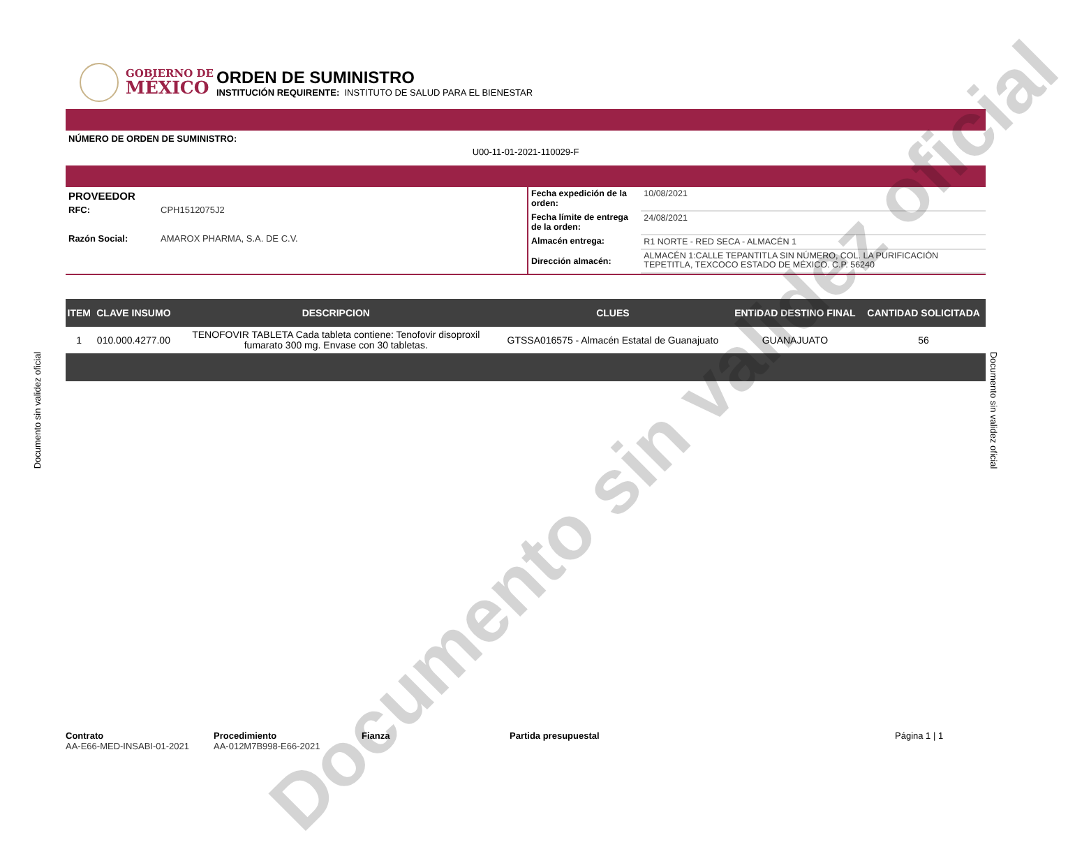GOBIERNO DE
MÉXICO
ORDEN DE SUMINISTRO
INSTITUCIÓN REQUIRENTE: INSTITUTO DE SALUD PARA EL BIENESTAR
NÚMERO DE ORDEN DE SUMINISTRO:
U00-11-01-2021-110029-F
PROVEEDOR
RFC: CPH1512075J2
Razón Social: AMAROX PHARMA, S.A. DE C.V.
| Fecha expedición de la orden: | 10/08/2021 |
| Fecha límite de entrega de la orden: | 24/08/2021 |
| Almacén entrega: | R1 NORTE - RED SECA - ALMACÉN 1 |
| Dirección almacén: | ALMACÉN 1:CALLE TEPANTITLA SIN NÚMERO, COL. LA PURIFICACIÓN TEPETITLA, TEXCOCO ESTADO DE MÉXICO. C.P. 56240 |
| ITEM | CLAVE INSUMO | DESCRIPCION | CLUES | ENTIDAD DESTINO FINAL | CANTIDAD SOLICITADA |
| --- | --- | --- | --- | --- | --- |
| 1 | 010.000.4277.00 | TENOFOVIR TABLETA Cada tableta contiene: Tenofovir disoproxil fumarato 300 mg. Envase con 30 tabletas. | GTSSA016575 - Almacén Estatal de Guanajuato | GUANAJUATO | 56 |
Contrato
AA-E66-MED-INSABI-01-2021
Procedimiento
AA-012M7B998-E66-2021
Fianza Partida presupuestal Página 1 | 1
Documento sin validez oficial Documento sin validez oficial
Documento sin validez oficial